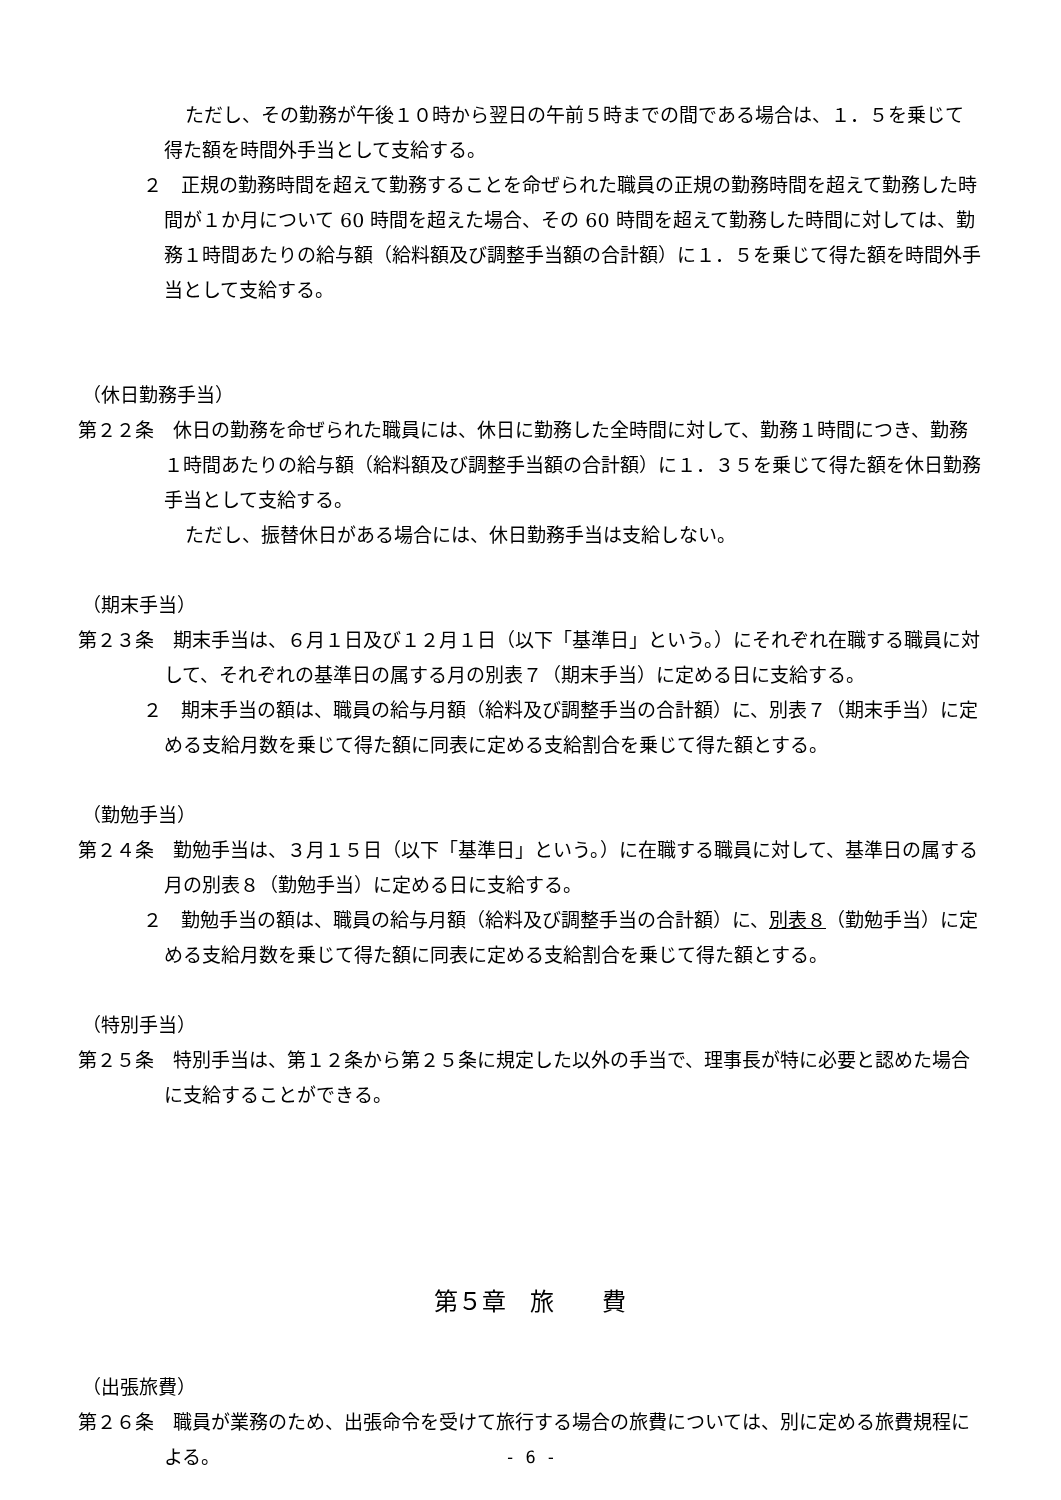ただし、その勤務が午後１０時から翌日の午前５時までの間である場合は、１．５を乗じて得た額を時間外手当として支給する。
２　正規の勤務時間を超えて勤務することを命ぜられた職員の正規の勤務時間を超えて勤務した時間が１か月について 60 時間を超えた場合、その 60 時間を超えて勤務した時間に対しては、勤務１時間あたりの給与額（給料額及び調整手当額の合計額）に１．５を乗じて得た額を時間外手当として支給する。
（休日勤務手当）
第２２条　休日の勤務を命ぜられた職員には、休日に勤務した全時間に対して、勤務１時間につき、勤務１時間あたりの給与額（給料額及び調整手当額の合計額）に１．３５を乗じて得た額を休日勤務手当として支給する。
ただし、振替休日がある場合には、休日勤務手当は支給しない。
（期末手当）
第２３条　期末手当は、６月１日及び１２月１日（以下「基準日」という。）にそれぞれ在職する職員に対して、それぞれの基準日の属する月の別表７（期末手当）に定める日に支給する。
２　期末手当の額は、職員の給与月額（給料及び調整手当の合計額）に、別表７（期末手当）に定める支給月数を乗じて得た額に同表に定める支給割合を乗じて得た額とする。
（勤勉手当）
第２４条　勤勉手当は、３月１５日（以下「基準日」という。）に在職する職員に対して、基準日の属する月の別表８（勤勉手当）に定める日に支給する。
２　勤勉手当の額は、職員の給与月額（給料及び調整手当の合計額）に、別表８（勤勉手当）に定める支給月数を乗じて得た額に同表に定める支給割合を乗じて得た額とする。
（特別手当）
第２５条　特別手当は、第１２条から第２５条に規定した以外の手当で、理事長が特に必要と認めた場合に支給することができる。
第５章　旅　　費
（出張旅費）
第２６条　職員が業務のため、出張命令を受けて旅行する場合の旅費については、別に定める旅費規程による。
- 6 -